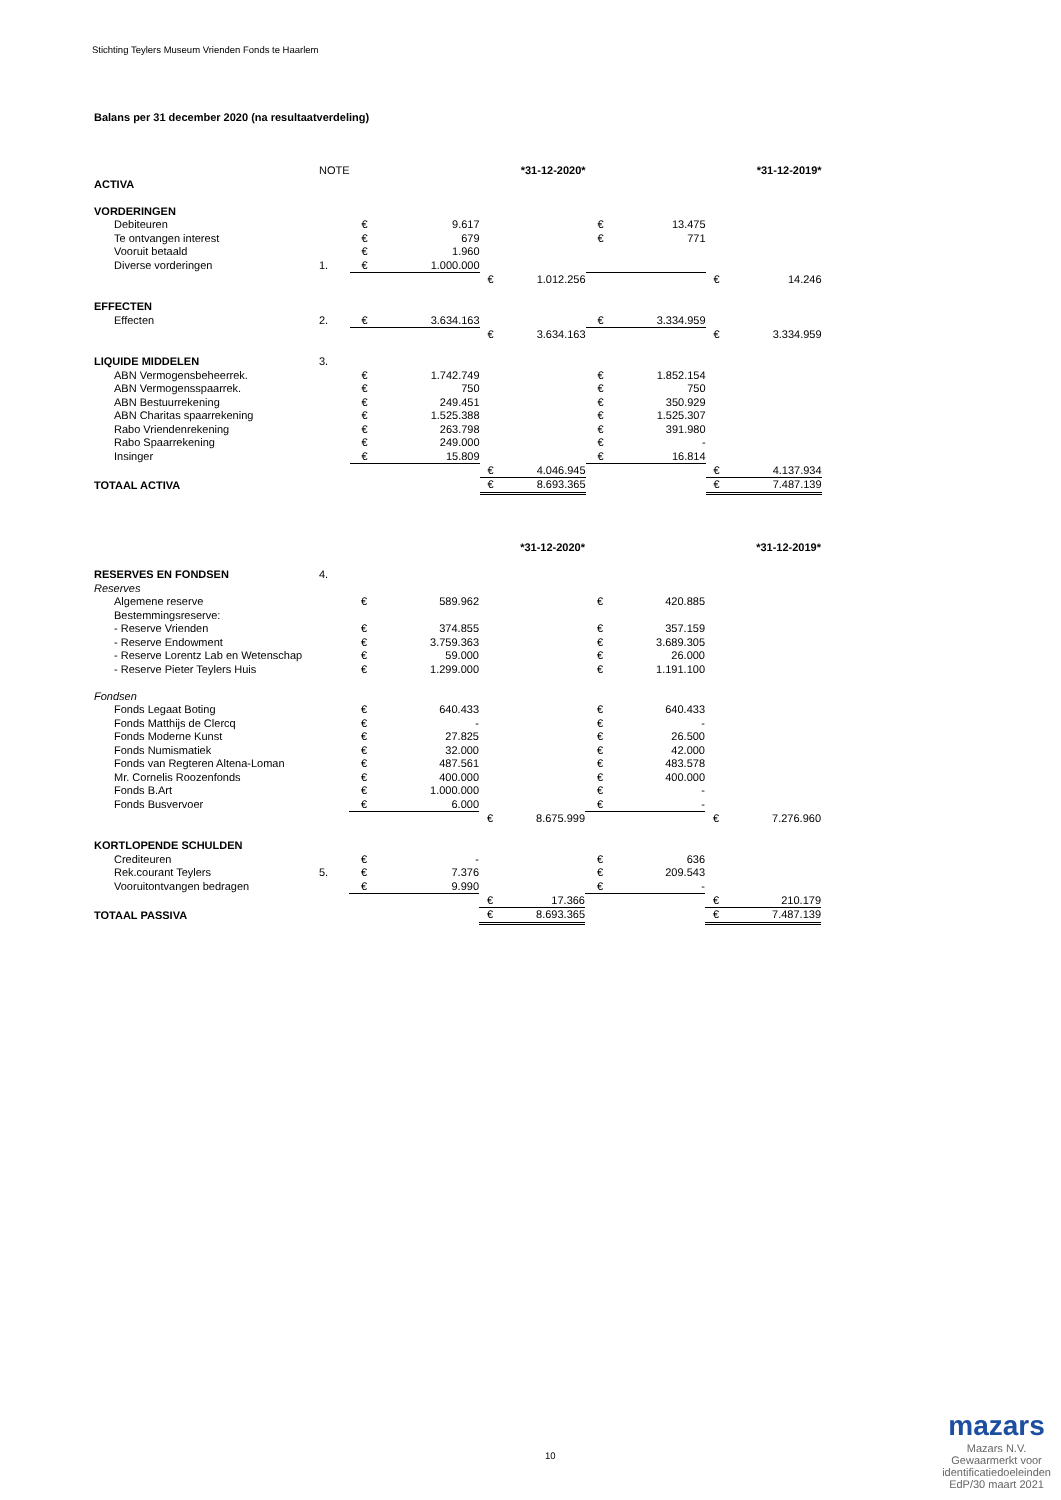Stichting Teylers Museum Vrienden Fonds te Haarlem
Balans per 31 december 2020 (na resultaatverdeling)
| | NOTE | | | | *31-12-2020* | | | | *31-12-2019* |
| ACTIVA | | | | | | | | | |
| VORDERINGEN | | | | | | | | | |
| Debiteuren | | € | 9.617 | | | € | 13.475 | | |
| Te ontvangen interest | | € | 679 | | | € | 771 | | |
| Vooruit betaald | | € | 1.960 | | | | | | |
| Diverse vorderingen | 1. | € | 1.000.000 | | | | | | |
| | | | | € | 1.012.256 | | | € | 14.246 |
| EFFECTEN | | | | | | | | | |
| Effecten | 2. | € | 3.634.163 | | | € | 3.334.959 | | |
| | | | | € | 3.634.163 | | | € | 3.334.959 |
| LIQUIDE MIDDELEN | 3. | | | | | | | | |
| ABN Vermogensbeheerrek. | | € | 1.742.749 | | | € | 1.852.154 | | |
| ABN Vermogensspaarrek. | | € | 750 | | | € | 750 | | |
| ABN Bestuurrekening | | € | 249.451 | | | € | 350.929 | | |
| ABN Charitas spaarrekening | | € | 1.525.388 | | | € | 1.525.307 | | |
| Rabo Vriendenrekening | | € | 263.798 | | | € | 391.980 | | |
| Rabo Spaarrekening | | € | 249.000 | | | € | - | | |
| Insinger | | € | 15.809 | | | € | 16.814 | | |
| | | | | € | 4.046.945 | | | € | 4.137.934 |
| TOTAAL ACTIVA | | | | € | 8.693.365 | | | € | 7.487.139 |
| | | | | | *31-12-2020* | | | | *31-12-2019* |
| RESERVES EN FONDSEN | 4. | | | | | | | | |
| Reserves | | | | | | | | | |
| Algemene reserve | | € | 589.962 | | | € | 420.885 | | |
| Bestemmingsreserve: | | | | | | | | | |
| - Reserve Vrienden | | € | 374.855 | | | € | 357.159 | | |
| - Reserve Endowment | | € | 3.759.363 | | | € | 3.689.305 | | |
| - Reserve Lorentz Lab en Wetenschap | | € | 59.000 | | | € | 26.000 | | |
| - Reserve Pieter Teylers Huis | | € | 1.299.000 | | | € | 1.191.100 | | |
| Fondsen | | | | | | | | | |
| Fonds Legaat Boting | | € | 640.433 | | | € | 640.433 | | |
| Fonds Matthijs de Clercq | | € | - | | | € | - | | |
| Fonds Moderne Kunst | | € | 27.825 | | | € | 26.500 | | |
| Fonds Numismatiek | | € | 32.000 | | | € | 42.000 | | |
| Fonds van Regteren Altena-Loman | | € | 487.561 | | | € | 483.578 | | |
| Mr. Cornelis Roozenfonds | | € | 400.000 | | | € | 400.000 | | |
| Fonds B.Art | | € | 1.000.000 | | | € | - | | |
| Fonds Busvervoer | | € | 6.000 | | | € | - | | |
| | | | | € | 8.675.999 | | | € | 7.276.960 |
| KORTLOPENDE SCHULDEN | | | | | | | | | |
| Crediteuren | | € | - | | | € | 636 | | |
| Rek.courant Teylers | 5. | € | 7.376 | | | € | 209.543 | | |
| Vooruitontvangen bedragen | | € | 9.990 | | | € | - | | |
| | | | | € | 17.366 | | | € | 210.179 |
| TOTAAL PASSIVA | | | | € | 8.693.365 | | | € | 7.487.139 |
10
mazars
Mazars N.V.
Gewaarmerkt voor
identificatiedoeleinden
EdP/30 maart 2021